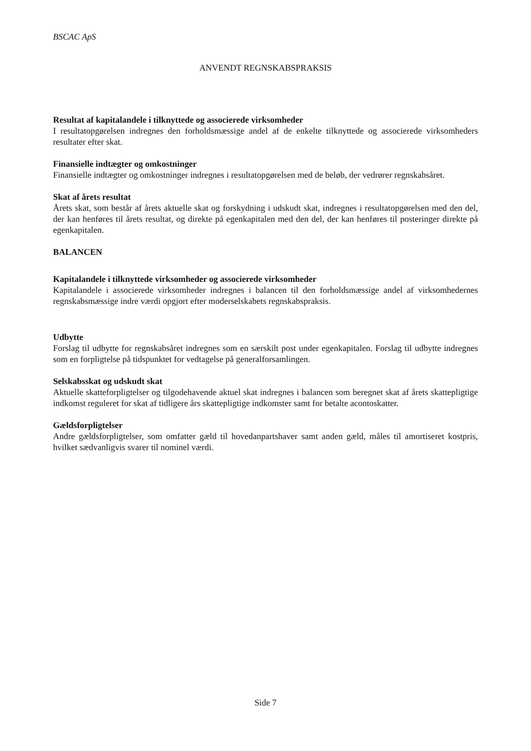BSCAC ApS
ANVENDT REGNSKABSPRAKSIS
Resultat af kapitalandele i tilknyttede og associerede virksomheder
I resultatopgørelsen indregnes den forholdsmæssige andel af de enkelte tilknyttede og associerede virksomheders resultater efter skat.
Finansielle indtægter og omkostninger
Finansielle indtægter og omkostninger indregnes i resultatopgørelsen med de beløb, der vedrører regnskabsåret.
Skat af årets resultat
Årets skat, som består af årets aktuelle skat og forskydning i udskudt skat, indregnes i resultatopgørelsen med den del, der kan henføres til årets resultat, og direkte på egenkapitalen med den del, der kan henføres til posteringer direkte på egenkapitalen.
BALANCEN
Kapitalandele i tilknyttede virksomheder og associerede virksomheder
Kapitalandele i associerede virksomheder indregnes i balancen til den forholdsmæssige andel af virksomhedernes regnskabsmæssige indre værdi opgjort efter moderselskabets regnskabspraksis.
Udbytte
Forslag til udbytte for regnskabsåret indregnes som en særskilt post under egenkapitalen. Forslag til udbytte indregnes som en forpligtelse på tidspunktet for vedtagelse på generalforsamlingen.
Selskabsskat og udskudt skat
Aktuelle skatteforpligtelser og tilgodehavende aktuel skat indregnes i balancen som beregnet skat af årets skattepligtige indkomst reguleret for skat af tidligere års skattepligtige indkomster samt for betalte acontoskatter.
Gældsforpligtelser
Andre gældsforpligtelser, som omfatter gæld til hovedanpartshaver samt anden gæld, måles til amortiseret kostpris, hvilket sædvanligvis svarer til nominel værdi.
Side 7